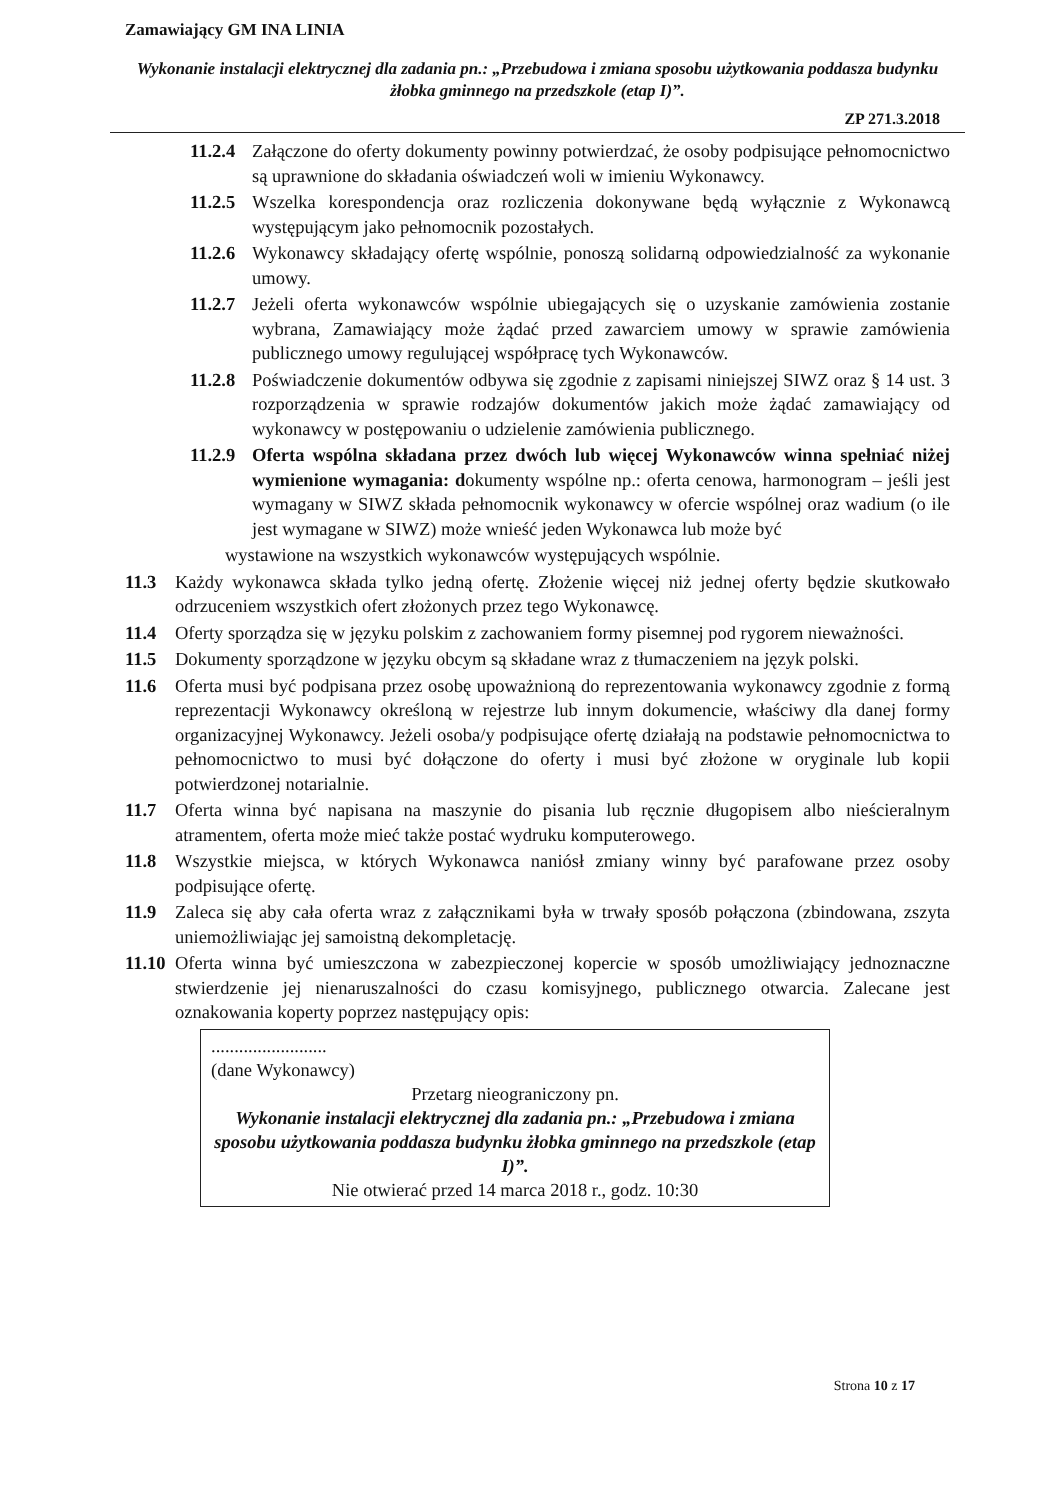Zamawiający GM INA LINIA
Wykonanie instalacji elektrycznej dla zadania pn.: „Przebudowa i zmiana sposobu użytkowania poddasza budynku żłobka gminnego na przedszkole (etap I)”.
ZP 271.3.2018
11.2.4 Załączone do oferty dokumenty powinny potwierdzać, że osoby podpisujące pełnomocnictwo są uprawnione do składania oświadczeń woli w imieniu Wykonawcy.
11.2.5 Wszelka korespondencja oraz rozliczenia dokonywane będą wyłącznie z Wykonawcą występującym jako pełnomocnik pozostałych.
11.2.6 Wykonawcy składający ofertę wspólnie, ponoszą solidarną odpowiedzialność za wykonanie umowy.
11.2.7 Jeżeli oferta wykonawców wspólnie ubiegających się o uzyskanie zamówienia zostanie wybrana, Zamawiający może żądać przed zawarciem umowy w sprawie zamówienia publicznego umowy regulującej współpracę tych Wykonawców.
11.2.8 Poświadczenie dokumentów odbywa się zgodnie z zapisami niniejszej SIWZ oraz § 14 ust. 3 rozporządzenia w sprawie rodzajów dokumentów jakich może żądać zamawiający od wykonawcy w postępowaniu o udzielenie zamówienia publicznego.
11.2.9 Oferta wspólna składana przez dwóch lub więcej Wykonawców winna spełniać niżej wymienione wymagania: dokumenty wspólne np.: oferta cenowa, harmonogram – jeśli jest wymagany w SIWZ składa pełnomocnik wykonawcy w ofercie wspólnej oraz wadium (o ile jest wymagane w SIWZ) może wnieść jeden Wykonawca lub może być
wystawione na wszystkich wykonawców występujących wspólnie.
11.3 Każdy wykonawca składa tylko jedną ofertę. Złożenie więcej niż jednej oferty będzie skutkowało odrzuceniem wszystkich ofert złożonych przez tego Wykonawcę.
11.4 Oferty sporządza się w języku polskim z zachowaniem formy pisemnej pod rygorem nieważności.
11.5 Dokumenty sporządzone w języku obcym są składane wraz z tłumaczeniem na język polski.
11.6 Oferta musi być podpisana przez osobę upoważnioną do reprezentowania wykonawcy zgodnie z formą reprezentacji Wykonawcy określoną w rejestrze lub innym dokumencie, właściwy dla danej formy organizacyjnej Wykonawcy. Jeżeli osoba/y podpisujące ofertę działają na podstawie pełnomocnictwa to pełnomocnictwo to musi być dołączone do oferty i musi być złożone w oryginale lub kopii potwierdzonej notarialnie.
11.7 Oferta winna być napisana na maszynie do pisania lub ręcznie długopisem albo nieścieralnym atramentem, oferta może mieć także postać wydruku komputerowego.
11.8 Wszystkie miejsca, w których Wykonawca naniósł zmiany winny być parafowane przez osoby podpisujące ofertę.
11.9 Zaleca się aby cała oferta wraz z załącznikami była w trwały sposób połączona (zbindowana, zszyta uniemożliwiając jej samoistną dekompletację.
11.10 Oferta winna być umieszczona w zabezpieczonej kopercie w sposób umożliwiający jednoznaczne stwierdzenie jej nienaruszalności do czasu komisyjnego, publicznego otwarcia. Zalecane jest oznakowania koperty poprzez następujący opis:
.........................
(dane Wykonawcy)
Przetarg nieograniczony pn.
Wykonanie instalacji elektrycznej dla zadania pn.: „Przebudowa i zmiana sposobu użytkowania poddasza budynku żłobka gminnego na przedszkole (etap I)”.
Nie otwierać przed 14 marca 2018 r., godz. 10:30
Strona 10 z 17